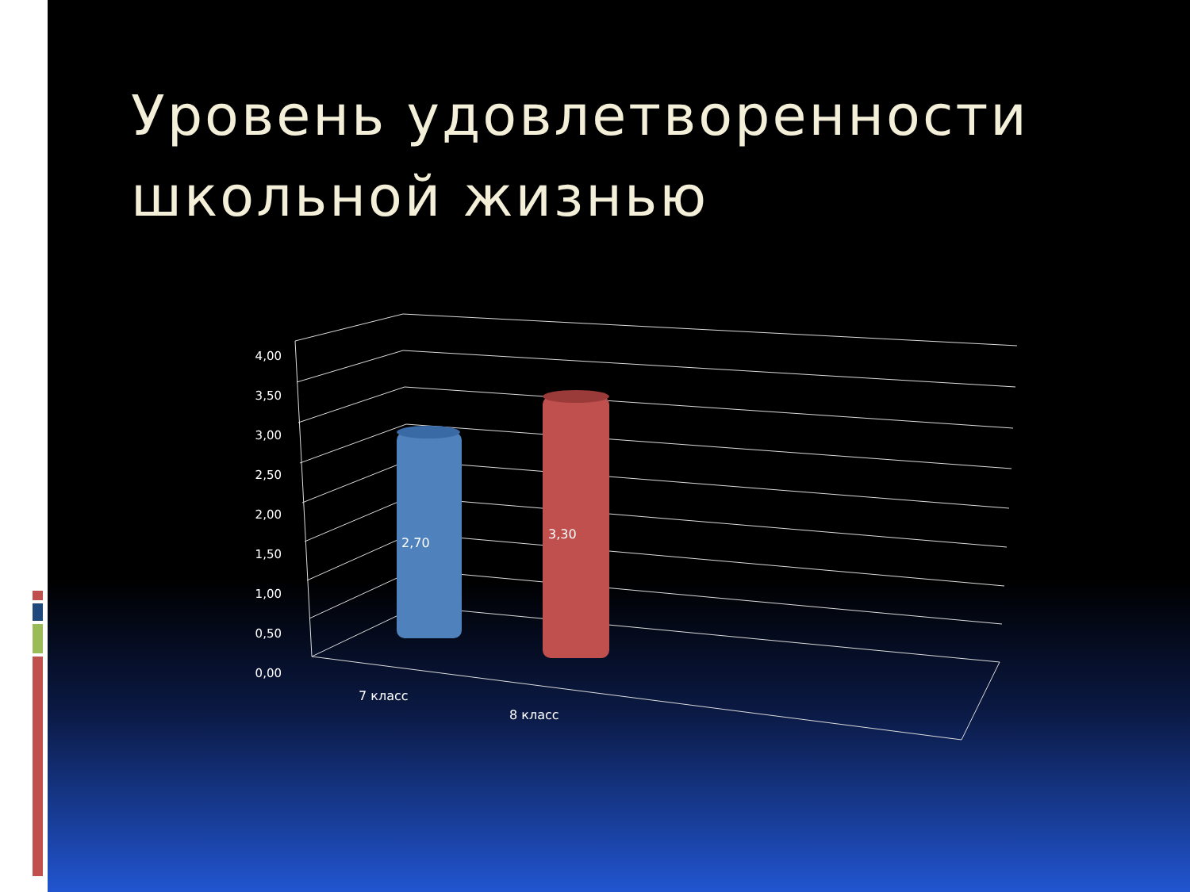Уровень удовлетворенности школьной жизнью
4,00
3,50
3,00
2,50
2,00
1,50
1,00
0,50
0,00
2,70
3,30
7 класс
8 класс